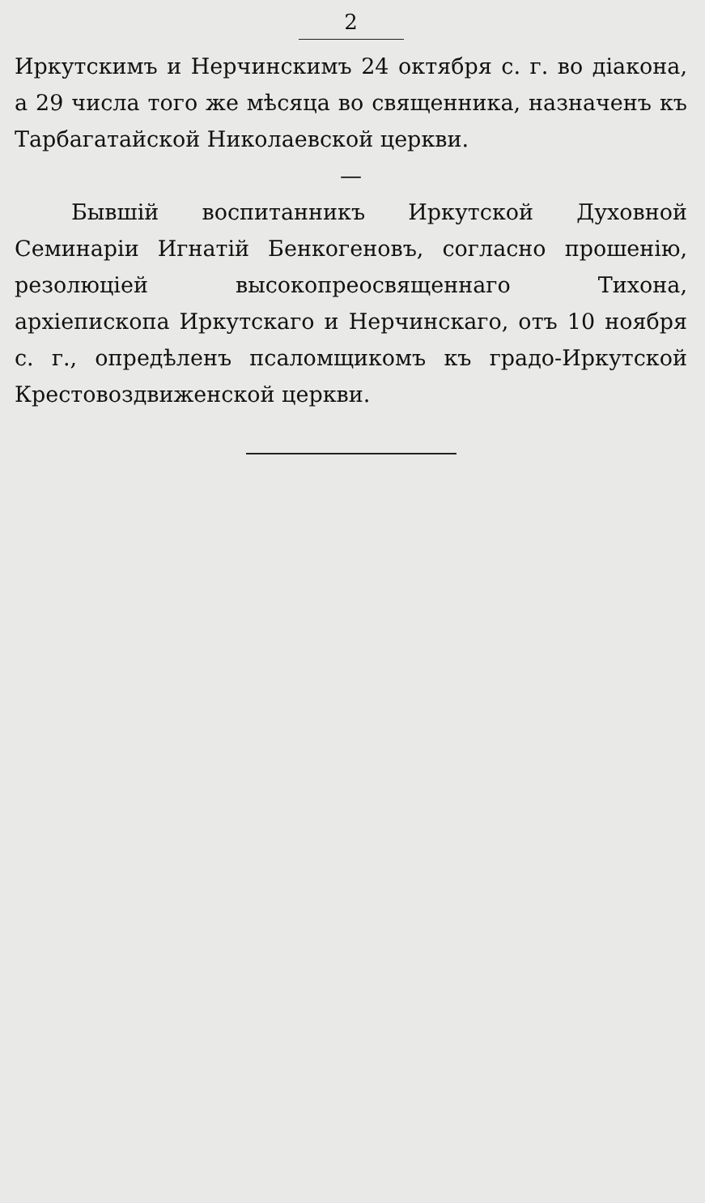2
Иркутскимъ и Нерчинскимъ 24 октября с. г. во діакона, а 29 числа того же мѣсяца во священника, назначенъ къ Тарбагатайской Николаевской церкви.
—
Бывшій воспитанникъ Иркутской Духовной Семинаріи Игнатій Бенкогеновъ, согласно прошенію, резолюціей высокопреосвященнаго Тихона, архіепископа Иркутскаго и Нерчинскаго, отъ 10 ноября с. г., опредѣленъ псаломщикомъ къ градо-Иркутской Крестовоздвиженской церкви.